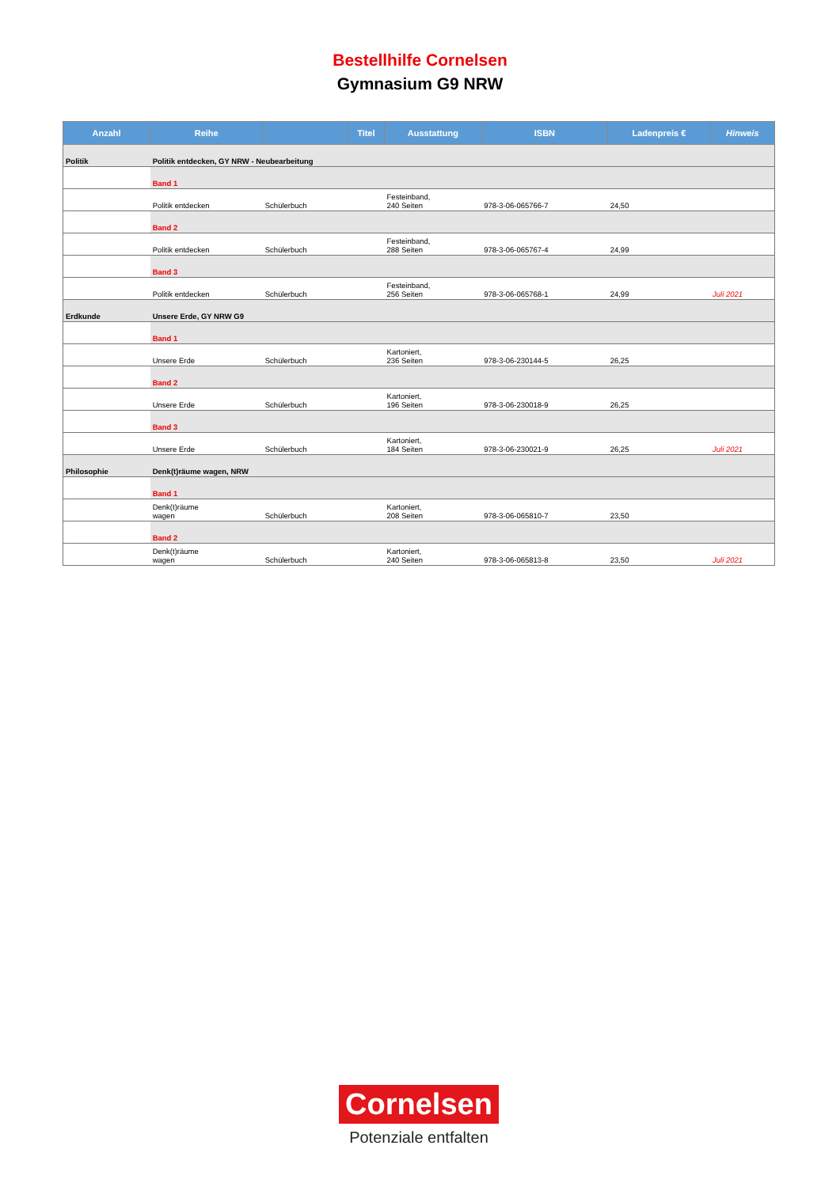Bestellhilfe Cornelsen
Gymnasium G9 NRW
| Anzahl | Reihe | | Titel | Ausstattung | ISBN | Ladenpreis € | Hinweis |
| --- | --- | --- | --- | --- | --- | --- | --- |
| Politik | Politik entdecken, GY NRW - Neubearbeitung | | | | | | |
| | Band 1 | | | | | | |
| | Politik entdecken | Schülerbuch | | Festeinband, 240 Seiten | 978-3-06-065766-7 | 24,50 | |
| | Band 2 | | | | | | |
| | Politik entdecken | Schülerbuch | | Festeinband, 288 Seiten | 978-3-06-065767-4 | 24,99 | |
| | Band 3 | | | | | | |
| | Politik entdecken | Schülerbuch | | Festeinband, 256 Seiten | 978-3-06-065768-1 | 24,99 | Juli 2021 |
| Erdkunde | Unsere Erde, GY NRW G9 | | | | | | |
| | Band 1 | | | | | | |
| | Unsere Erde | Schülerbuch | | Kartoniert, 236 Seiten | 978-3-06-230144-5 | 26,25 | |
| | Band 2 | | | | | | |
| | Unsere Erde | Schülerbuch | | Kartoniert, 196 Seiten | 978-3-06-230018-9 | 26,25 | |
| | Band 3 | | | | | | |
| | Unsere Erde | Schülerbuch | | Kartoniert, 184 Seiten | 978-3-06-230021-9 | 26,25 | Juli 2021 |
| Philosophie | Denk(t)räume wagen, NRW | | | | | | |
| | Band 1 | | | | | | |
| | Denk(t)räume wagen | Schülerbuch | | Kartoniert, 208 Seiten | 978-3-06-065810-7 | 23,50 | |
| | Band 2 | | | | | | |
| | Denk(t)räume wagen | Schülerbuch | | Kartoniert, 240 Seiten | 978-3-06-065813-8 | 23,50 | Juli 2021 |
Cornelsen
Potenziale entfalten